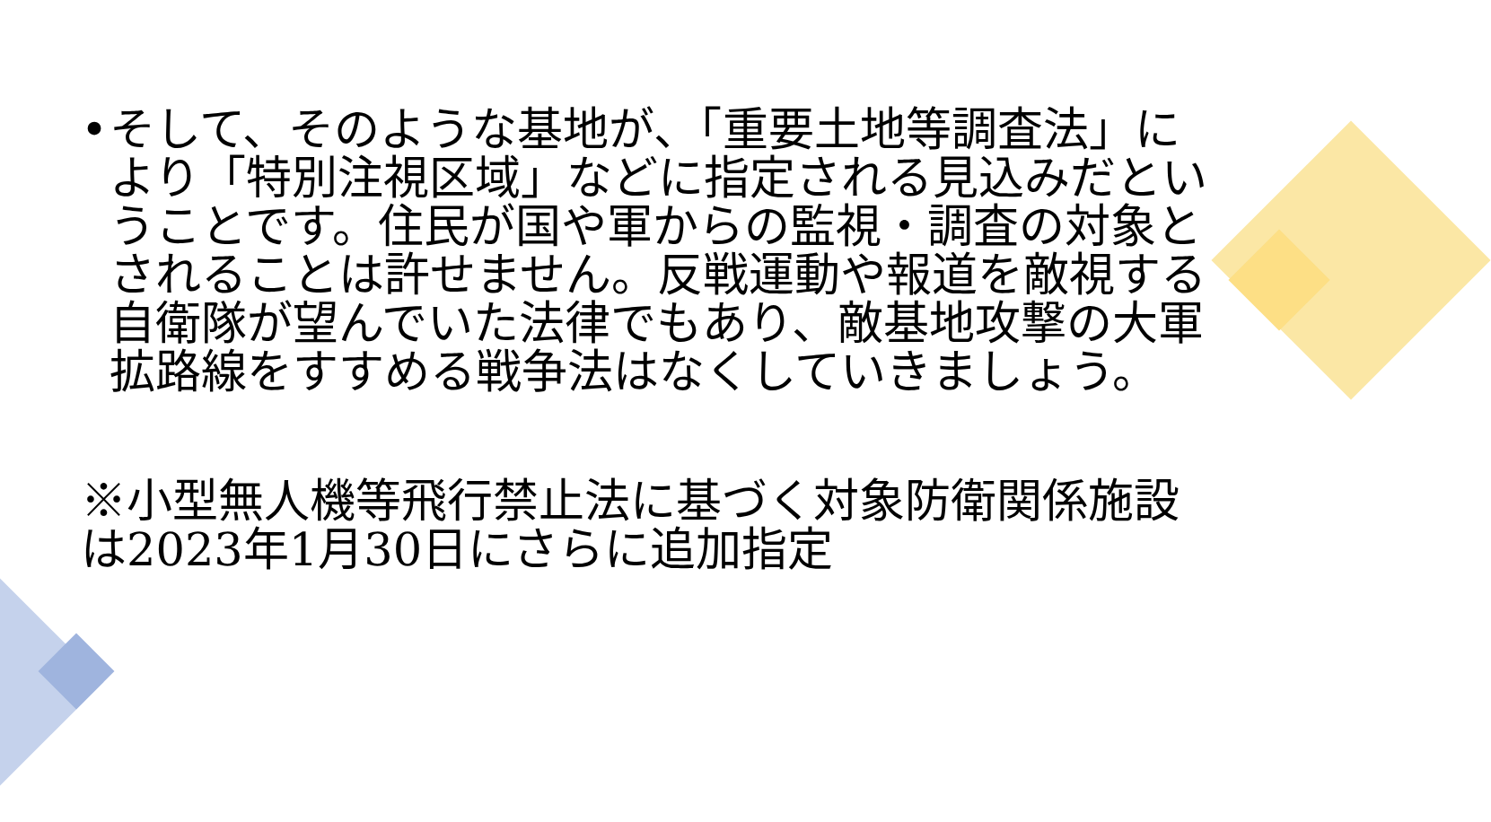• そして、そのような基地が、「重要土地等調査法」により「特別注視区域」などに指定される見込みだということです。住民が国や軍からの監視・調査の対象とされることは許せません。反戦運動や報道を敵視する自衛隊が望んでいた法律でもあり、敵基地攻撃の大軍拡路線をすすめる戦争法はなくしていきましょう。
※小型無人機等飛行禁止法に基づく対象防衛関係施設は2023年1月30日にさらに追加指定